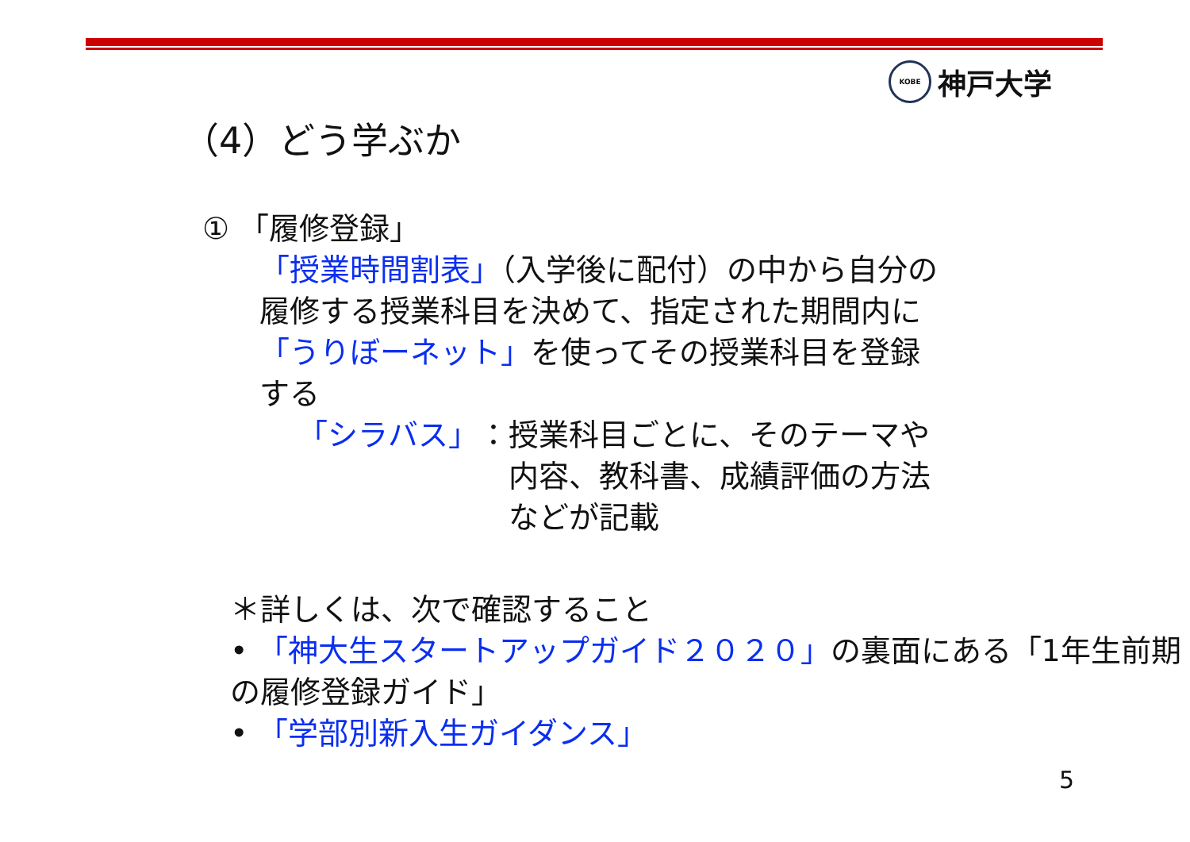KOBE
神戸大学
（4）どう学ぶか
① 「履修登録」
「授業時間割表」（入学後に配付）の中から自分の履修する授業科目を決めて、指定された期間内に「うりぼーネット」を使ってその授業科目を登録する
「シラバス」 ： 授業科目ごとに、そのテーマや内容、教科書、成績評価の方法などが記載
＊詳しくは、次で確認すること
• 「神大生スタートアップガイド２０２０」の裏面にある「1年生前期の履修登録ガイド」
• 「学部別新入生ガイダンス」
5